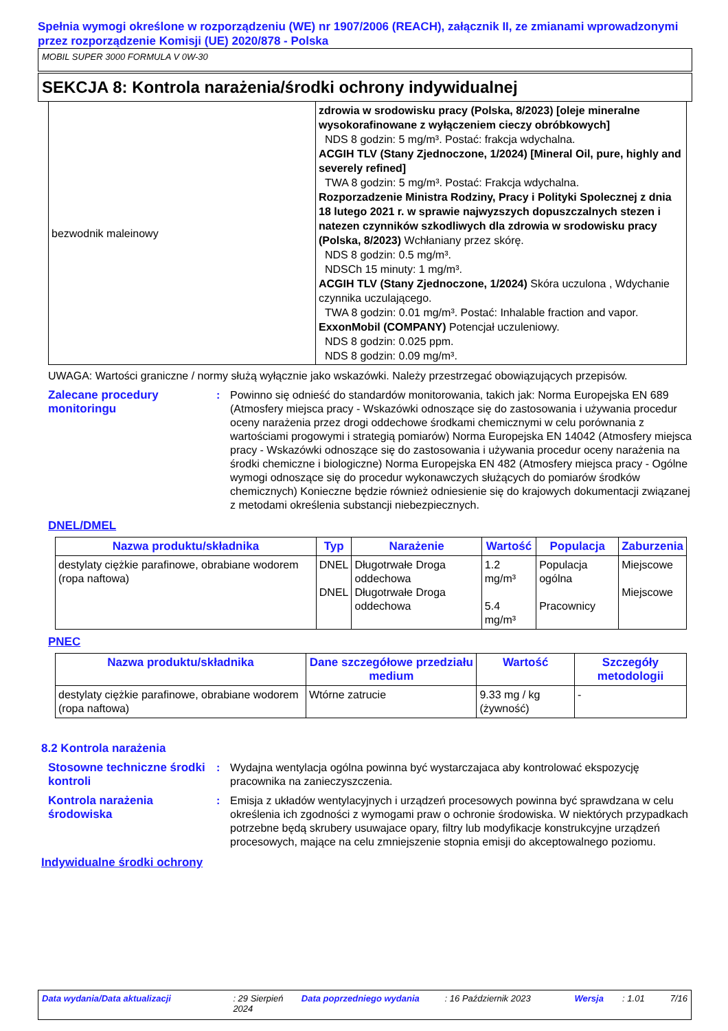Spełnia wymogi określone w rozporządzeniu (WE) nr 1907/2006 (REACH), załącznik II, ze zmianami wprowadzonymi przez rozporządzenie Komisji (UE) 2020/878 - Polska
MOBIL SUPER 3000 FORMULA V 0W-30
SEKCJA 8: Kontrola narażenia/środki ochrony indywidualnej
| bezwodnik maleinowy | zdrowia w srodowisku pracy (Polska, 8/2023) [oleje mineralne wysokorafinowane z wyłączeniem cieczy obróbkowych] NDS 8 godzin: 5 mg/m³. Postać: frakcja wdychalna. ACGIH TLV (Stany Zjednoczone, 1/2024) [Mineral Oil, pure, highly and severely refined] TWA 8 godzin: 5 mg/m³. Postać: Frakcja wdychalna. Rozporzadzenie Ministra Rodziny, Pracy i Polityki Spolecznej z dnia 18 lutego 2021 r. w sprawie najwyzszych dopuszczalnych stezen i natezen czynników szkodliwych dla zdrowia w srodowisku pracy (Polska, 8/2023) Wchłaniany przez skórę. NDS 8 godzin: 0.5 mg/m³. NDSCh 15 minuty: 1 mg/m³. ACGIH TLV (Stany Zjednoczone, 1/2024) Skóra uczulona , Wdychanie czynnika uczulającego. TWA 8 godzin: 0.01 mg/m³. Postać: Inhalable fraction and vapor. ExxonMobil (COMPANY) Potencjał uczuleniowy. NDS 8 godzin: 0.025 ppm. NDS 8 godzin: 0.09 mg/m³. |
UWAGA: Wartości graniczne / normy służą wyłącznie jako wskazówki. Należy przestrzegać obowiązujących przepisów.
Zalecane procedury monitoringu
: Powinno się odnieść do standardów monitorowania, takich jak: Norma Europejska EN 689 (Atmosfery miejsca pracy - Wskazówki odnoszące się do zastosowania i używania procedur oceny narażenia przez drogi oddechowe środkami chemicznymi w celu porównania z wartościami progowymi i strategią pomiarów) Norma Europejska EN 14042 (Atmosfery miejsca pracy - Wskazówki odnoszące się do zastosowania i używania procedur oceny narażenia na środki chemiczne i biologiczne) Norma Europejska EN 482 (Atmosfery miejsca pracy - Ogólne wymogi odnoszące się do procedur wykonawczych służących do pomiarów środków chemicznych) Konieczne będzie również odniesienie się do krajowych dokumentacji związanej z metodami określenia substancji niebezpiecznych.
DNEL/DMEL
| Nazwa produktu/składnika | Typ | Narażenie | Wartość | Populacja | Zaburzenia |
| --- | --- | --- | --- | --- | --- |
| destylaty ciężkie parafinowe, obrabiane wodorem (ropa naftowa) | DNEL DNEL | Długotrwałe Droga oddechowa Długotrwałe Droga oddechowa | 1.2 mg/m³ 5.4 mg/m³ | Populacja ogólna Pracownicy | Miejscowe Miejscowe |
PNEC
| Nazwa produktu/składnika | Dane szczegółowe przedziału medium | Wartość | Szczegóły metodologii |
| --- | --- | --- | --- |
| destylaty ciężkie parafinowe, obrabiane wodorem (ropa naftowa) | Wtórne zatrucie | 9.33 mg / kg (żywność) | - |
8.2 Kontrola narażenia
Stosowne techniczne środki kontroli
: Wydajna wentylacja ogólna powinna być wystarczajaca aby kontrolować ekspozycję pracownika na zanieczyszczenia.
Kontrola narażenia środowiska
: Emisja z układów wentylacyjnych i urządzeń procesowych powinna być sprawdzana w celu określenia ich zgodności z wymogami praw o ochronie środowiska. W niektórych przypadkach potrzebne będą skrubery usuwajace opary, filtry lub modyfikacje konstrukcyjne urządzeń procesowych, mające na celu zmniejszenie stopnia emisji do akceptowalnego poziomu.
Indywidualne środki ochrony
Data wydania/Data aktualizacji: 29 Sierpień 2024 Data poprzedniego wydania: 16 Październik 2023 Wersja: 1.01 7/16